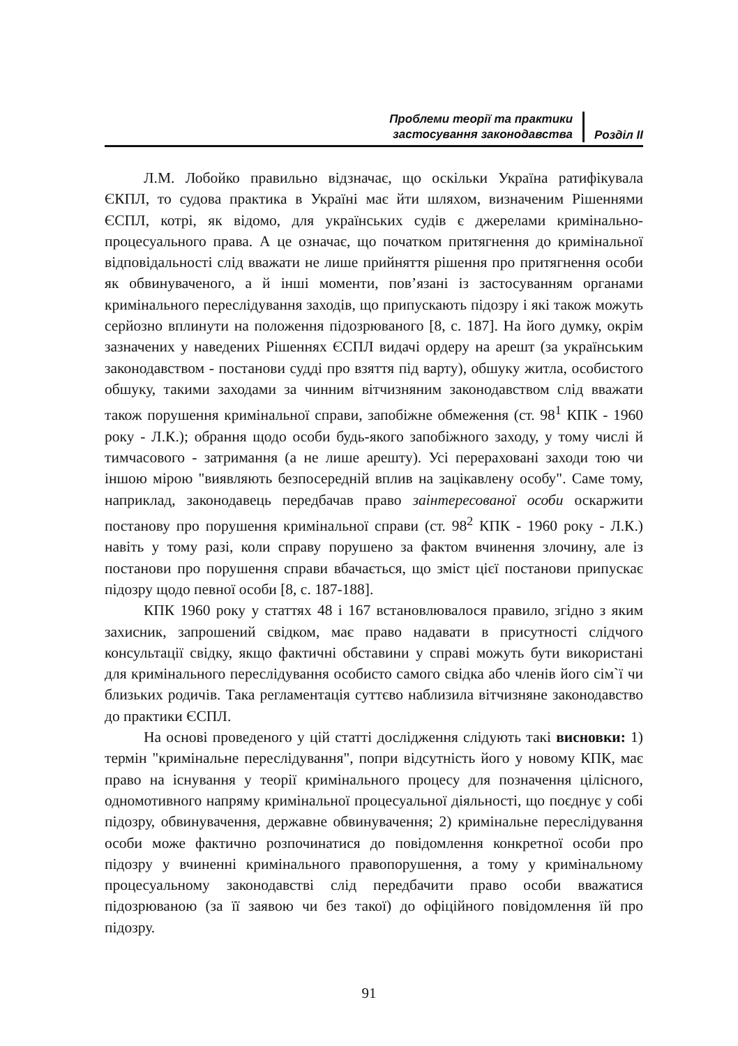Проблеми теорії та практики
застосування законодавства
Розділ ІІ
Л.М. Лобойко правильно відзначає, що оскільки Україна ратифікувала ЄКПЛ, то судова практика в Україні має йти шляхом, визначеним Рішеннями ЄСПЛ, котрі, як відомо, для українських судів є джерелами кримінально-процесуального права. А це означає, що початком притягнення до кримінальної відповідальності слід вважати не лише прийняття рішення про притягнення особи як обвинуваченого, а й інші моменти, пов’язані із застосуванням органами кримінального переслідування заходів, що припускають підозру і які також можуть серйозно вплинути на положення підозрюваного [8, с. 187]. На його думку, окрім зазначених у наведених Рішеннях ЄСПЛ видачі ордеру на арешт (за українським законодавством - постанови судді про взяття під варту), обшуку житла, особистого обшуку, такими заходами за чинним вітчизняним законодавством слід вважати також порушення кримінальної справи, запобіжне обмеження (ст. 98<sup>1</sup> КПК - 1960 року - Л.К.); обрання щодо особи будь-якого запобіжного заходу, у тому числі й тимчасового - затримання (а не лише арешту). Усі перераховані заходи тою чи іншою мірою "виявляють безпосередній вплив на зацікавлену особу". Саме тому, наприклад, законодавець передбачав право заінтересованої особи оскаржити постанову про порушення кримінальної справи (ст. 98<sup>2</sup> КПК - 1960 року - Л.К.) навіть у тому разі, коли справу порушено за фактом вчинення злочину, але із постанови про порушення справи вбачається, що зміст цієї постанови припускає підозру щодо певної особи [8, с. 187-188].
КПК 1960 року у статтях 48 і 167 встановлювалося правило, згідно з яким захисник, запрошений свідком, має право надавати в присутності слідчого консультації свідку, якщо фактичні обставини у справі можуть бути використані для кримінального переслідування особисто самого свідка або членів його сім`ї чи близьких родичів. Така регламентація суттєво наблизила вітчизняне законодавство до практики ЄСПЛ.
На основі проведеного у цій статті дослідження слідують такі висновки: 1) термін "кримінальне переслідування", попри відсутність його у новому КПК, має право на існування у теорії кримінального процесу для позначення цілісного, одномотивного напряму кримінальної процесуальної діяльності, що поєднує у собі підозру, обвинувачення, державне обвинувачення; 2) кримінальне переслідування особи може фактично розпочинатися до повідомлення конкретної особи про підозру у вчиненні кримінального правопорушення, а тому у кримінальному процесуальному законодавстві слід передбачити право особи вважатися підозрюваною (за її заявою чи без такої) до офіційного повідомлення їй про підозру.
91